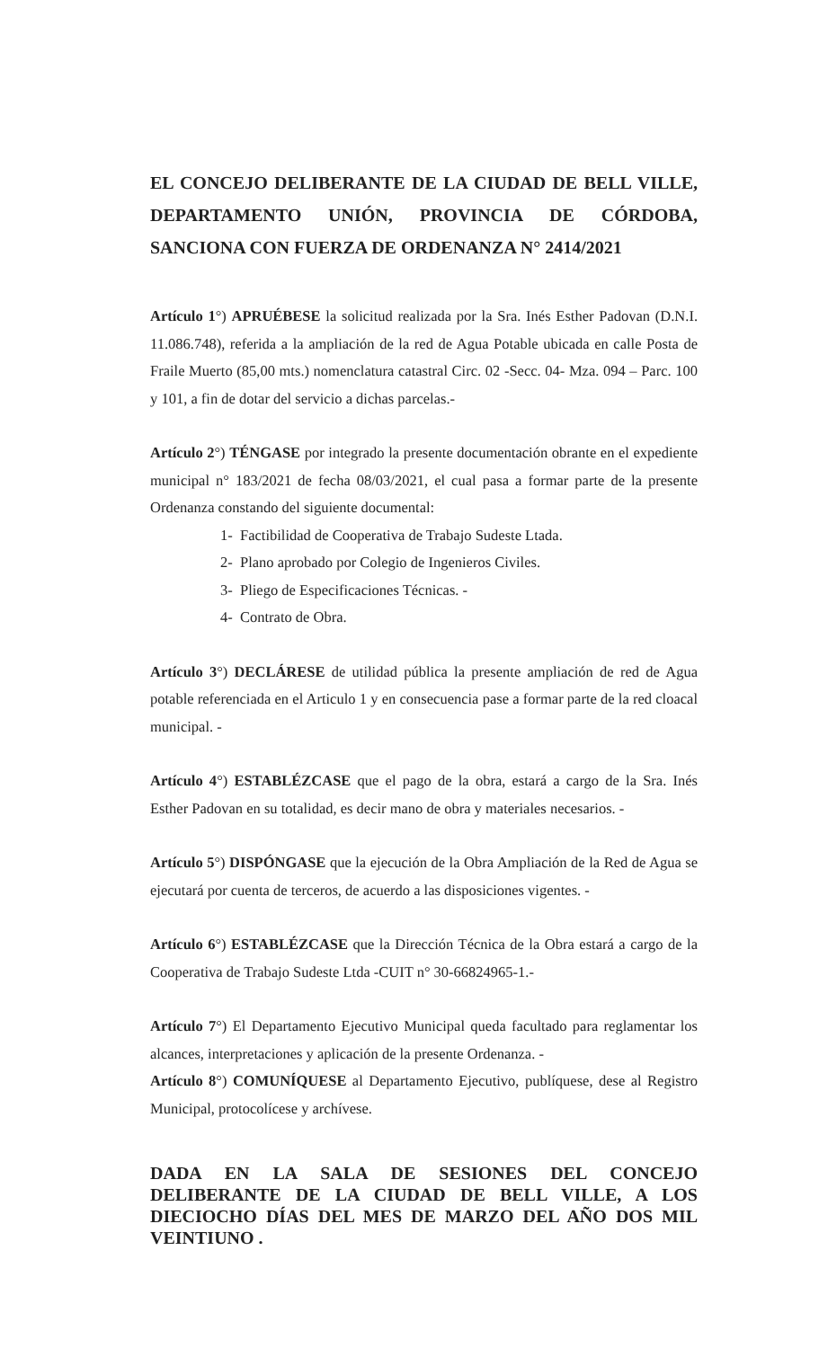EL CONCEJO DELIBERANTE DE LA CIUDAD DE BELL VILLE, DEPARTAMENTO UNIÓN, PROVINCIA DE CÓRDOBA, SANCIONA CON FUERZA DE ORDENANZA N° 2414/2021
Artículo 1°) APRUÉBESE la solicitud realizada por la Sra. Inés Esther Padovan (D.N.I. 11.086.748), referida a la ampliación de la red de Agua Potable ubicada en calle Posta de Fraile Muerto (85,00 mts.) nomenclatura catastral Circ. 02 -Secc. 04- Mza. 094 – Parc. 100 y 101, a fin de dotar del servicio a dichas parcelas.-
Artículo 2°) TÉNGASE por integrado la presente documentación obrante en el expediente municipal n° 183/2021 de fecha 08/03/2021, el cual pasa a formar parte de la presente Ordenanza constando del siguiente documental:
1- Factibilidad de Cooperativa de Trabajo Sudeste Ltada.
2- Plano aprobado por Colegio de Ingenieros Civiles.
3- Pliego de Especificaciones Técnicas. -
4- Contrato de Obra.
Artículo 3°) DECLÁRESE de utilidad pública la presente ampliación de red de Agua potable referenciada en el Articulo 1 y en consecuencia pase a formar parte de la red cloacal municipal. -
Artículo 4°) ESTABLÉZCASE que el pago de la obra, estará a cargo de la Sra. Inés Esther Padovan en su totalidad, es decir mano de obra y materiales necesarios. -
Artículo 5°) DISPÓNGASE que la ejecución de la Obra Ampliación de la Red de Agua se ejecutará por cuenta de terceros, de acuerdo a las disposiciones vigentes. -
Artículo 6°) ESTABLÉZCASE que la Dirección Técnica de la Obra estará a cargo de la Cooperativa de Trabajo Sudeste Ltda -CUIT n° 30-66824965-1.-
Artículo 7°) El Departamento Ejecutivo Municipal queda facultado para reglamentar los alcances, interpretaciones y aplicación de la presente Ordenanza. -
Artículo 8°) COMUNÍQUESE al Departamento Ejecutivo, publíquese, dese al Registro Municipal, protocolícese y archívese.
DADA EN LA SALA DE SESIONES DEL CONCEJO DELIBERANTE DE LA CIUDAD DE BELL VILLE, A LOS DIECIOCHO DÍAS DEL MES DE MARZO DEL AÑO DOS MIL VEINTIUNO .